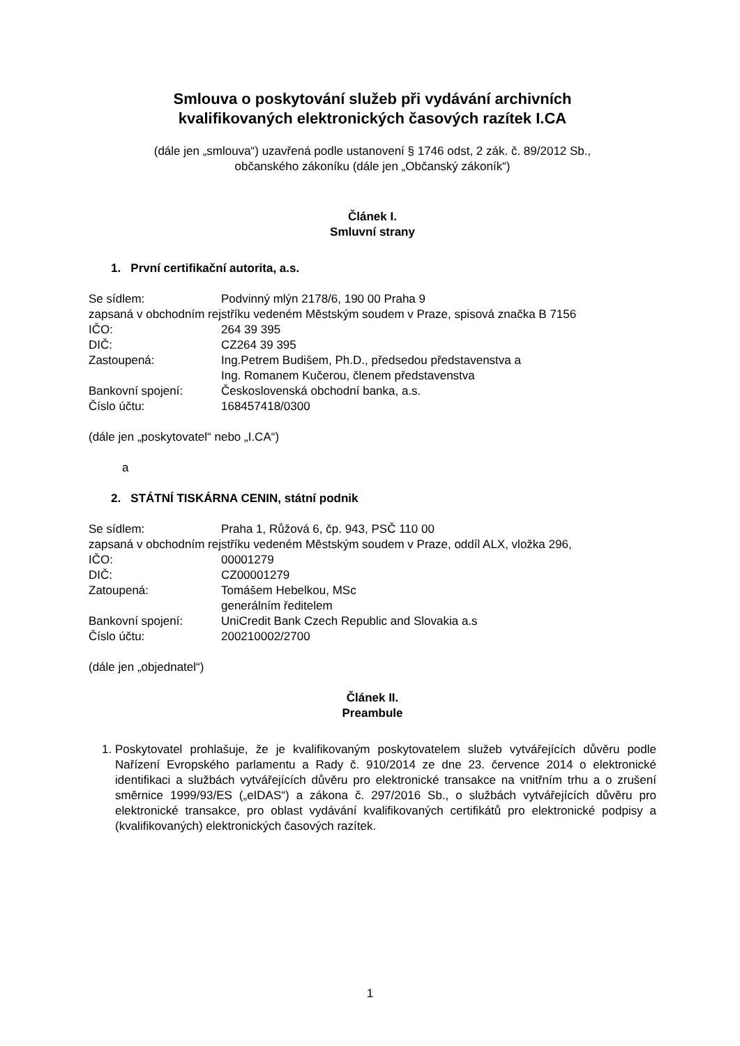Smlouva o poskytování služeb při vydávání archivních
kvalifikovaných elektronických časových razítek I.CA
(dále jen „smlouva“) uzavřená podle ustanovení § 1746 odst, 2 zák. č. 89/2012 Sb.,
občanského zákoníku (dále jen „Občanský zákoník“)
Článek I.
Smluvní strany
1. První certifikační autorita, a.s.
| Se sídlem: | Podvinný mlýn 2178/6, 190 00 Praha 9 |
| zapsaná v obchodním rejstříku vedeném Městským soudem v Praze, spisová značka B 7156 | |
| IČO: | 264 39 395 |
| DIČ: | CZ264 39 395 |
| Zastoupená: | Ing.Petrem Budišem, Ph.D., předsedou představenstva a Ing. Romanem Kučerou, členem představenstva |
| Bankovní spojení: | Československá obchodní banka, a.s. |
| Číslo účtu: | 168457418/0300 |
(dále jen „poskytovatel“ nebo „I.CA“)
a
2. STÁTNÍ TISKÁRNA CENIN, státní podnik
| Se sídlem: | Praha 1, Růžová 6, čp. 943, PSČ 110 00 |
| zapsaná v obchodním rejstříku vedeném Městským soudem v Praze, oddíl ALX, vložka 296, | |
| IČO: | 00001279 |
| DIČ: | CZ00001279 |
| Zatoupená: | Tomášem Hebelkou, MSc generálním ředitelem |
| Bankovní spojení: | UniCredit Bank Czech Republic and Slovakia a.s |
| Číslo účtu: | 200210002/2700 |
(dále jen „objednatel“)
Článek II.
Preambule
1. Poskytovatel prohlašuje, že je kvalifikovaným poskytovatelem služeb vytvářejících důvěru podle Nařízení Evropského parlamentu a Rady č. 910/2014 ze dne 23. července 2014 o elektronické identifikaci a službách vytvářejících důvěru pro elektronické transakce na vnitřním trhu a o zrušení směrnice 1999/93/ES („eIDAS“) a zákona č. 297/2016 Sb., o službách vytvářejících důvěru pro elektronické transakce, pro oblast vydávání kvalifikovaných certifikátů pro elektronické podpisy a (kvalifikovaných) elektronických časových razítek.
1